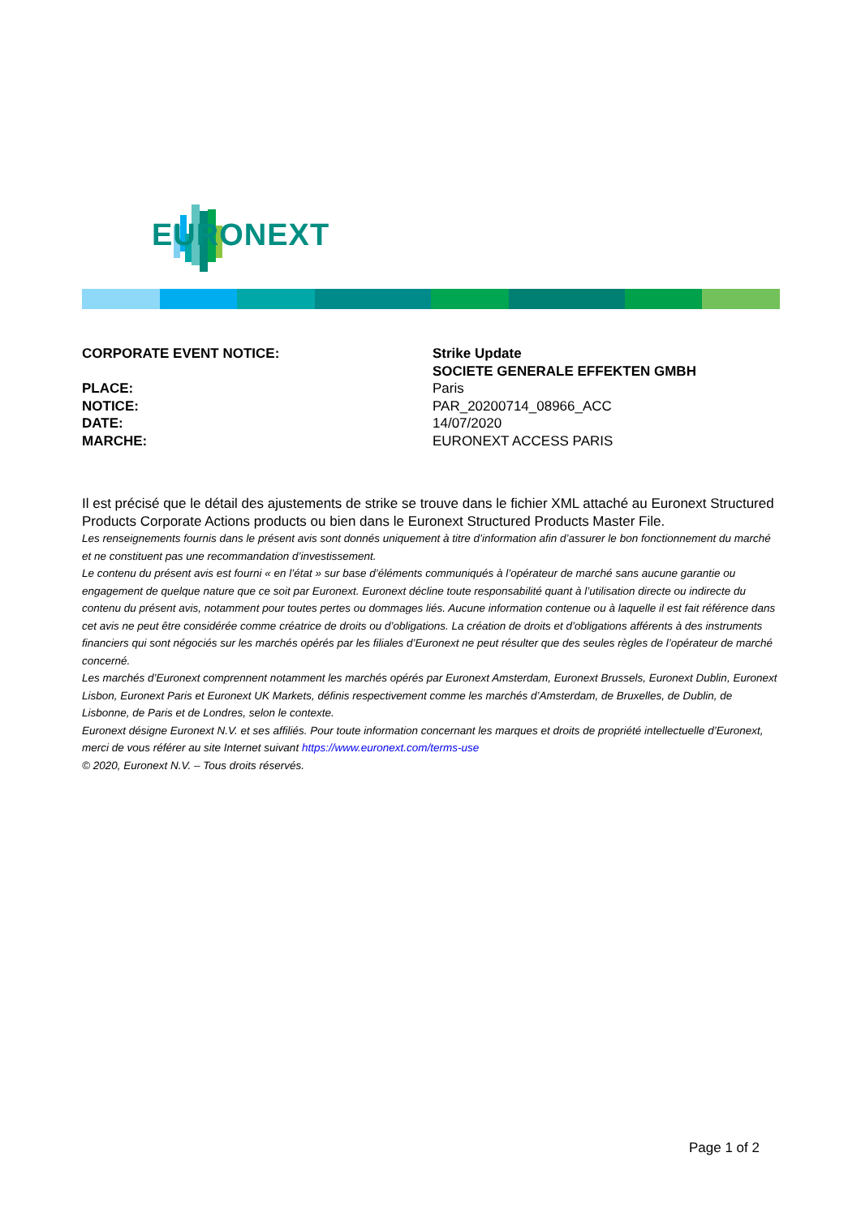EURONEXT
CORPORATE EVENT NOTICE: Strike Update
SOCIETE GENERALE EFFEKTEN GMBH
PLACE: Paris
NOTICE: PAR_20200714_08966_ACC
DATE: 14/07/2020
MARCHE: EURONEXT ACCESS PARIS
Il est précisé que le détail des ajustements de strike se trouve dans le fichier XML attaché au Euronext Structured Products Corporate Actions products ou bien dans le Euronext Structured Products Master File.
Les renseignements fournis dans le présent avis sont donnés uniquement à titre d’information afin d’assurer le bon fonctionnement du marché et ne constituent pas une recommandation d’investissement.
Le contenu du présent avis est fourni « en l’état » sur base d’éléments communiqués à l’opérateur de marché sans aucune garantie ou engagement de quelque nature que ce soit par Euronext. Euronext décline toute responsabilité quant à l’utilisation directe ou indirecte du contenu du présent avis, notamment pour toutes pertes ou dommages liés. Aucune information contenue ou à laquelle il est fait référence dans cet avis ne peut être considérée comme créatrice de droits ou d’obligations. La création de droits et d’obligations afférents à des instruments financiers qui sont négociés sur les marchés opérés par les filiales d’Euronext ne peut résulter que des seules règles de l’opérateur de marché concerné.
Les marchés d’Euronext comprennent notamment les marchés opérés par Euronext Amsterdam, Euronext Brussels, Euronext Dublin, Euronext Lisbon, Euronext Paris et Euronext UK Markets, définis respectivement comme les marchés d’Amsterdam, de Bruxelles, de Dublin, de Lisbonne, de Paris et de Londres, selon le contexte.
Euronext désigne Euronext N.V. et ses affiliés. Pour toute information concernant les marques et droits de propriété intellectuelle d’Euronext, merci de vous référer au site Internet suivant https://www.euronext.com/terms-use
© 2020, Euronext N.V. – Tous droits réservés.
Page 1 of 2